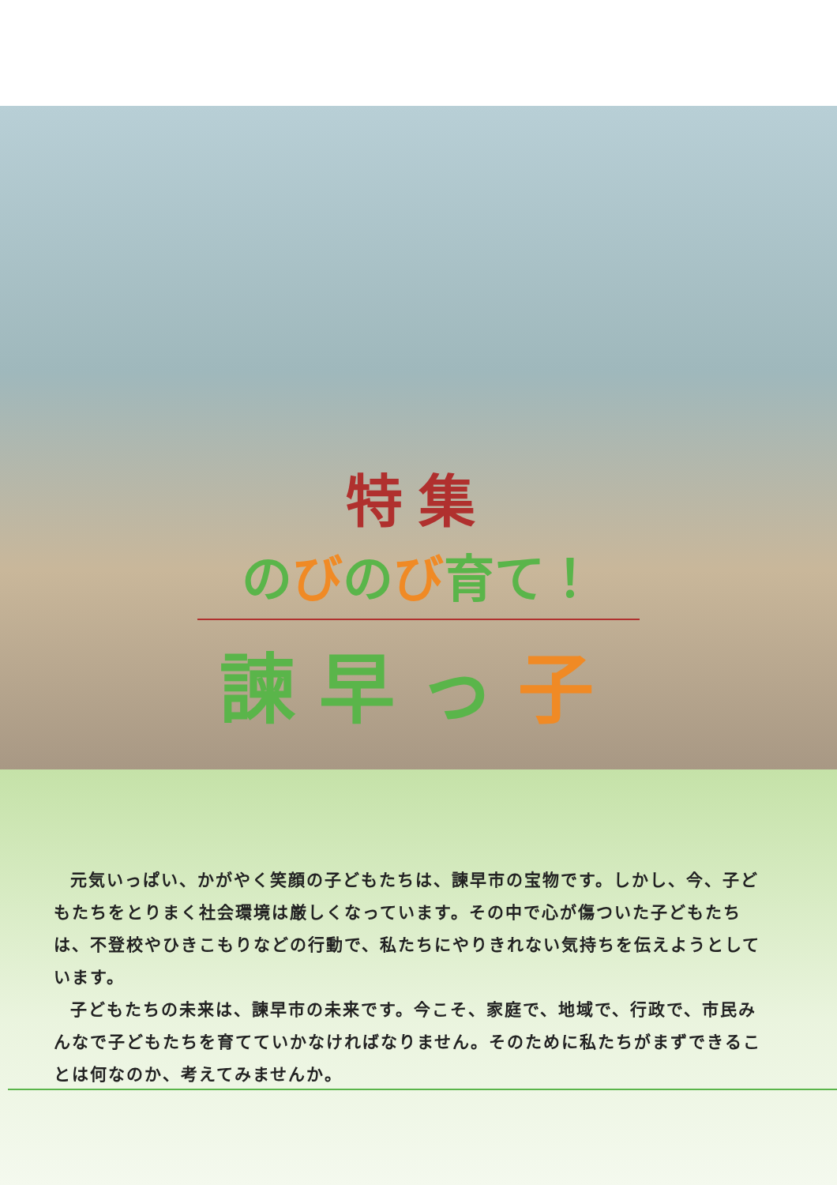特集
のびのび育て！
諫早っ子
元気いっぱい、かがやく笑顔の子どもたちは、諫早市の宝物です。しかし、今、子どもたちをとりまく社会環境は厳しくなっています。その中で心が傷ついた子どもたちは、不登校やひきこもりなどの行動で、私たちにやりきれない気持ちを伝えようとしています。
子どもたちの未来は、諫早市の未来です。今こそ、家庭で、地域で、行政で、市民みんなで子どもたちを育てていかなければなりません。そのために私たちがまずできることは何なのか、考えてみませんか。